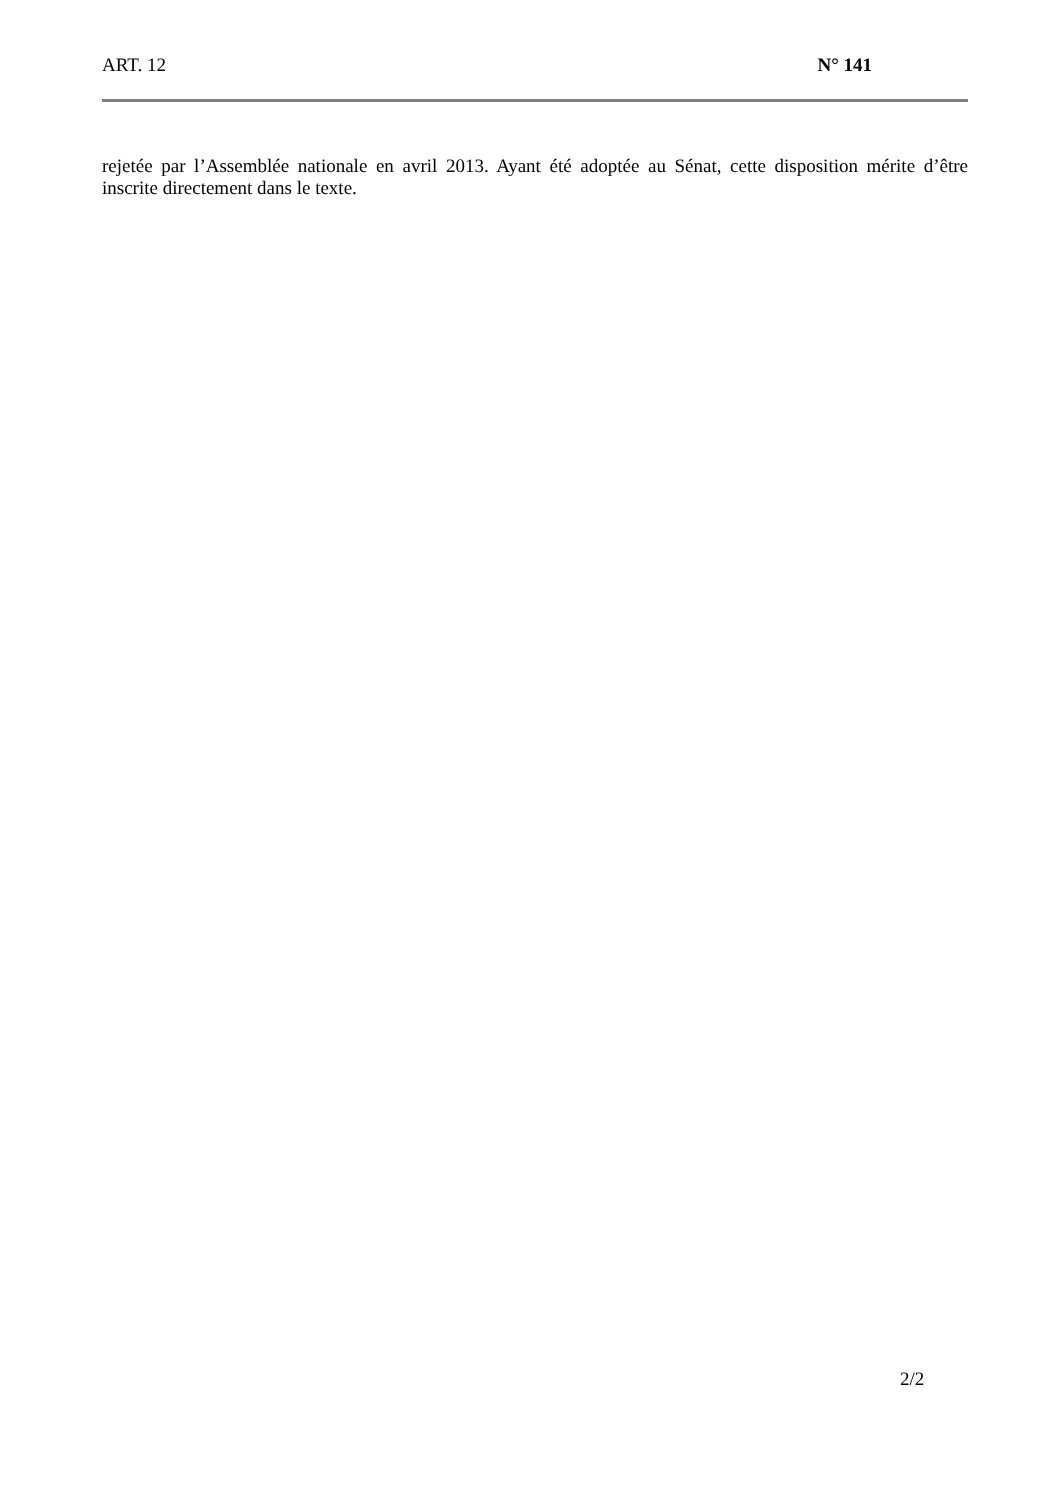ART. 12 N° 141
rejetée par l’Assemblée nationale en avril 2013. Ayant été adoptée au Sénat, cette disposition mérite d’être inscrite directement dans le texte.
2/2